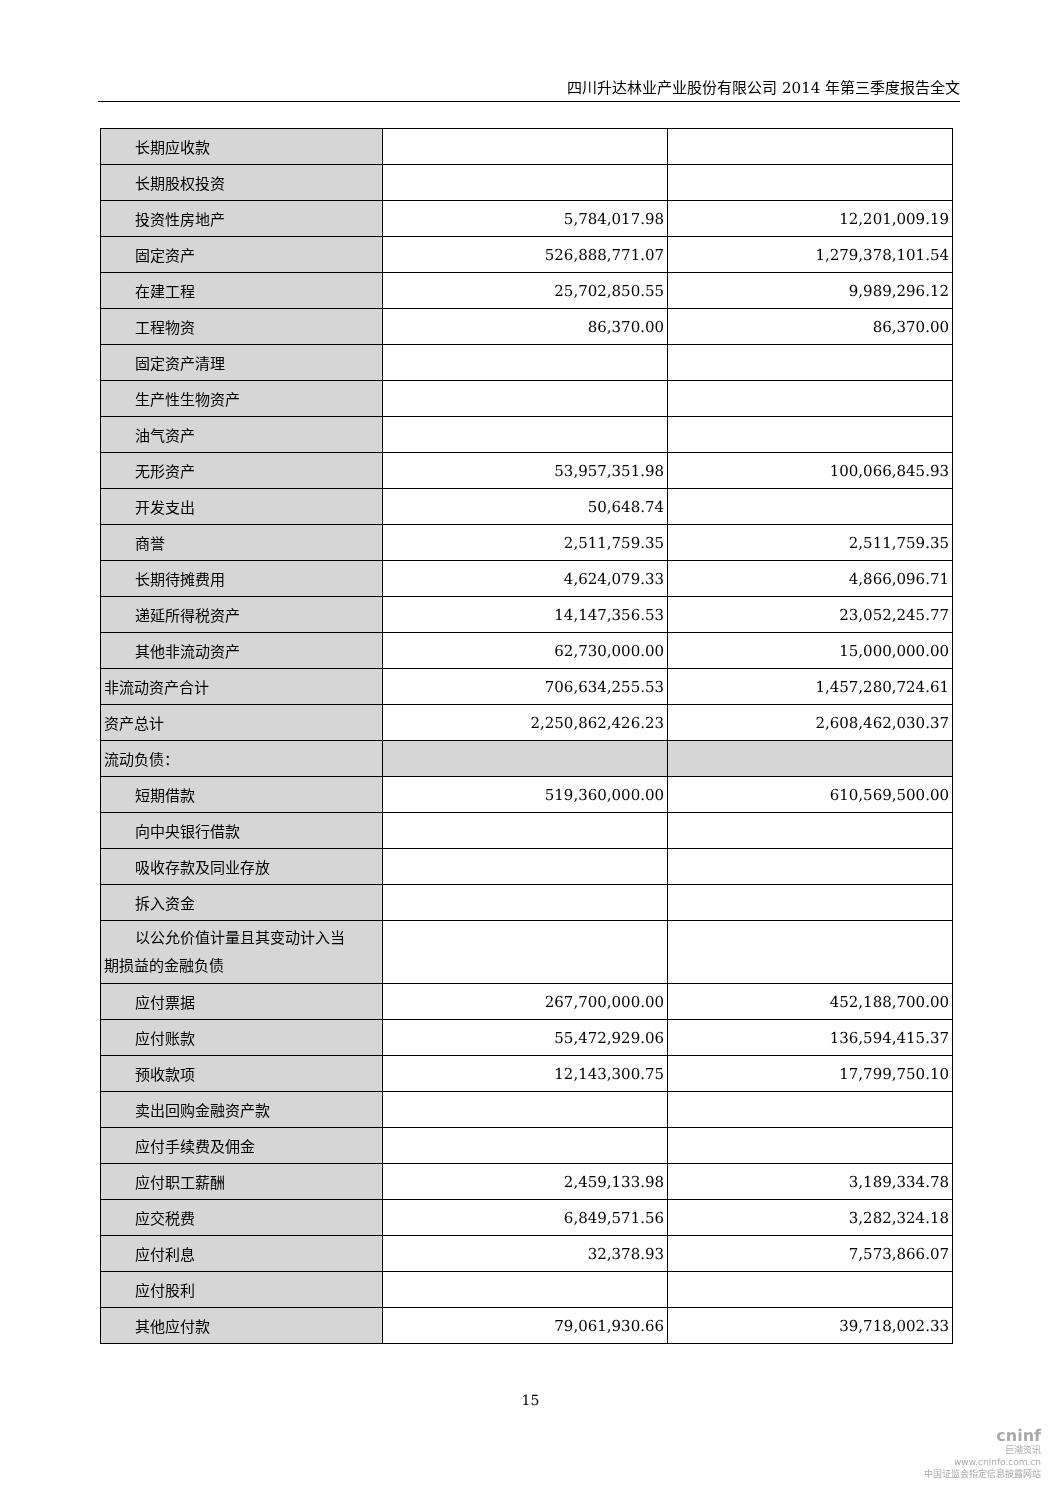四川升达林业产业股份有限公司 2014 年第三季度报告全文
| 长期应收款 | | |
| 长期股权投资 | | |
| 投资性房地产 | 5,784,017.98 | 12,201,009.19 |
| 固定资产 | 526,888,771.07 | 1,279,378,101.54 |
| 在建工程 | 25,702,850.55 | 9,989,296.12 |
| 工程物资 | 86,370.00 | 86,370.00 |
| 固定资产清理 | | |
| 生产性生物资产 | | |
| 油气资产 | | |
| 无形资产 | 53,957,351.98 | 100,066,845.93 |
| 开发支出 | 50,648.74 | |
| 商誉 | 2,511,759.35 | 2,511,759.35 |
| 长期待摊费用 | 4,624,079.33 | 4,866,096.71 |
| 递延所得税资产 | 14,147,356.53 | 23,052,245.77 |
| 其他非流动资产 | 62,730,000.00 | 15,000,000.00 |
| 非流动资产合计 | 706,634,255.53 | 1,457,280,724.61 |
| 资产总计 | 2,250,862,426.23 | 2,608,462,030.37 |
| 流动负债： | | |
| 短期借款 | 519,360,000.00 | 610,569,500.00 |
| 向中央银行借款 | | |
| 吸收存款及同业存放 | | |
| 拆入资金 | | |
| 以公允价值计量且其变动计入当 期损益的金融负债 | | |
| 应付票据 | 267,700,000.00 | 452,188,700.00 |
| 应付账款 | 55,472,929.06 | 136,594,415.37 |
| 预收款项 | 12,143,300.75 | 17,799,750.10 |
| 卖出回购金融资产款 | | |
| 应付手续费及佣金 | | |
| 应付职工薪酬 | 2,459,133.98 | 3,189,334.78 |
| 应交税费 | 6,849,571.56 | 3,282,324.18 |
| 应付利息 | 32,378.93 | 7,573,866.07 |
| 应付股利 | | |
| 其他应付款 | 79,061,930.66 | 39,718,002.33 |
15
cninf
巨潮资讯
www.cninfo.com.cn
中国证监会指定信息披露网站